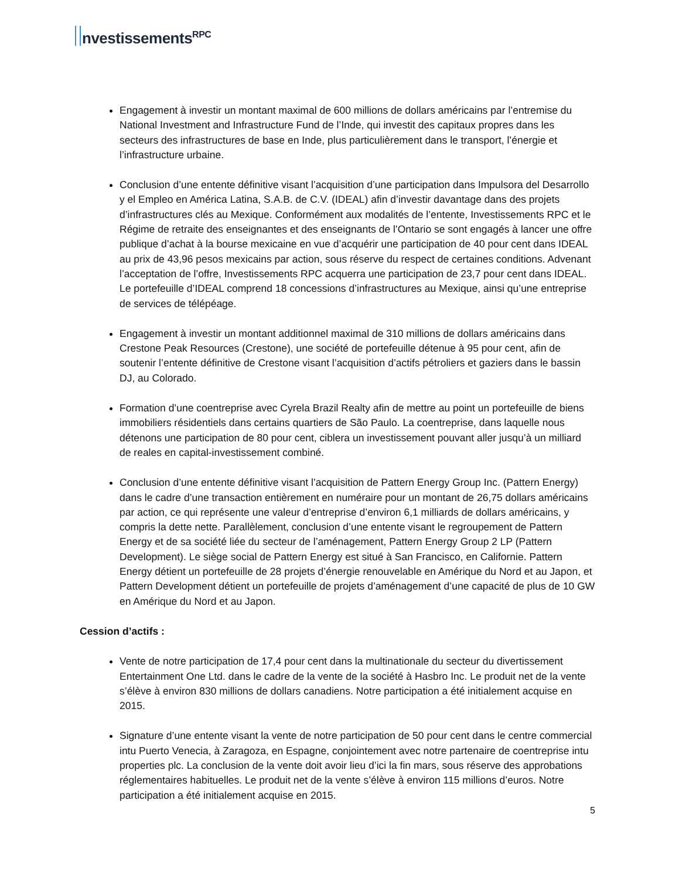nvestissements<sup>RPC</sup>
Engagement à investir un montant maximal de 600 millions de dollars américains par l’entremise du National Investment and Infrastructure Fund de l’Inde, qui investit des capitaux propres dans les secteurs des infrastructures de base en Inde, plus particulièrement dans le transport, l’énergie et l’infrastructure urbaine.
Conclusion d’une entente définitive visant l’acquisition d’une participation dans Impulsora del Desarrollo y el Empleo en América Latina, S.A.B. de C.V. (IDEAL) afin d’investir davantage dans des projets d’infrastructures clés au Mexique. Conformément aux modalités de l’entente, Investissements RPC et le Régime de retraite des enseignantes et des enseignants de l’Ontario se sont engagés à lancer une offre publique d’achat à la bourse mexicaine en vue d’acquérir une participation de 40 pour cent dans IDEAL au prix de 43,96 pesos mexicains par action, sous réserve du respect de certaines conditions. Advenant l’acceptation de l’offre, Investissements RPC acquerra une participation de 23,7 pour cent dans IDEAL. Le portefeuille d’IDEAL comprend 18 concessions d’infrastructures au Mexique, ainsi qu’une entreprise de services de télépéage.
Engagement à investir un montant additionnel maximal de 310 millions de dollars américains dans Crestone Peak Resources (Crestone), une société de portefeuille détenue à 95 pour cent, afin de soutenir l’entente définitive de Crestone visant l’acquisition d’actifs pétroliers et gaziers dans le bassin DJ, au Colorado.
Formation d’une coentreprise avec Cyrela Brazil Realty afin de mettre au point un portefeuille de biens immobiliers résidentiels dans certains quartiers de São Paulo. La coentreprise, dans laquelle nous détenons une participation de 80 pour cent, ciblera un investissement pouvant aller jusqu’à un milliard de reales en capital-investissement combiné.
Conclusion d’une entente définitive visant l’acquisition de Pattern Energy Group Inc. (Pattern Energy) dans le cadre d’une transaction entièrement en numéraire pour un montant de 26,75 dollars américains par action, ce qui représente une valeur d’entreprise d’environ 6,1 milliards de dollars américains, y compris la dette nette. Parallèlement, conclusion d’une entente visant le regroupement de Pattern Energy et de sa société liée du secteur de l’aménagement, Pattern Energy Group 2 LP (Pattern Development). Le siège social de Pattern Energy est situé à San Francisco, en Californie. Pattern Energy détient un portefeuille de 28 projets d’énergie renouvelable en Amérique du Nord et au Japon, et Pattern Development détient un portefeuille de projets d’aménagement d’une capacité de plus de 10 GW en Amérique du Nord et au Japon.
Cession d’actifs :
Vente de notre participation de 17,4 pour cent dans la multinationale du secteur du divertissement Entertainment One Ltd. dans le cadre de la vente de la société à Hasbro Inc. Le produit net de la vente s’élève à environ 830 millions de dollars canadiens. Notre participation a été initialement acquise en 2015.
Signature d’une entente visant la vente de notre participation de 50 pour cent dans le centre commercial intu Puerto Venecia, à Zaragoza, en Espagne, conjointement avec notre partenaire de coentreprise intu properties plc. La conclusion de la vente doit avoir lieu d’ici la fin mars, sous réserve des approbations réglementaires habituelles. Le produit net de la vente s’élève à environ 115 millions d’euros. Notre participation a été initialement acquise en 2015.
5